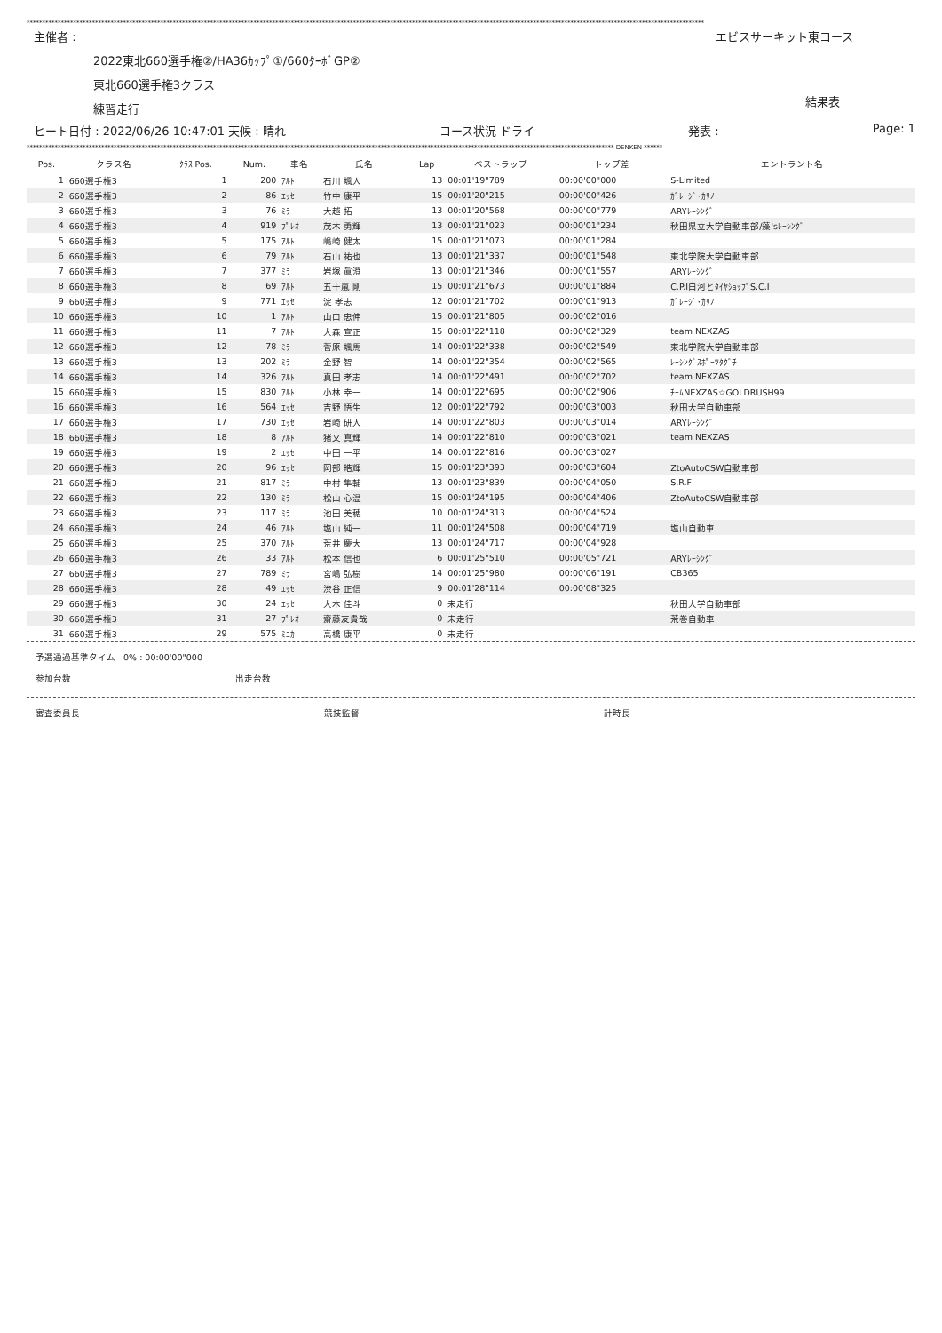**************************************************************************************************************************************************************************************************************************
主催者 : エビスサーキット東コース
2022東北660選手権②/HA36ｶｯﾌﾟ①/660ﾀｰﾎﾞGP②
東北660選手権3クラス
練習走行 結果表
ヒート日付 : 2022/06/26 10:47:01 天候 : 晴れ コース状況 ドライ 発表 : Page: 1
********************************************************************************************************************************************************************************************* DENKEN ******
| Pos. | クラス名 | ｸﾗｽ Pos. | Num. | 車名 | 氏名 | Lap | ベストラップ | トップ差 | エントラント名 |
| --- | --- | --- | --- | --- | --- | --- | --- | --- | --- |
| 1 | 660選手権3 | 1 | 200 | ｱﾙﾄ | 石川 颯人 | 13 | 00:01'19"789 | 00:00'00"000 | S-Limited |
| 2 | 660選手権3 | 2 | 86 | ｴｯｾ | 竹中 康平 | 15 | 00:01'20"215 | 00:00'00"426 | ｶﾞﾚｰｼﾞ･ｶﾘﾉ |
| 3 | 660選手権3 | 3 | 76 | ﾐﾗ | 大越 拓 | 13 | 00:01'20"568 | 00:00'00"779 | ARYﾚｰｼﾝｸﾞ |
| 4 | 660選手権3 | 4 | 919 | ﾌﾟﾚｵ | 茂木 勇輝 | 13 | 00:01'21"023 | 00:00'01"234 | 秋田県立大学自動車部/藻'sﾚｰｼﾝｸﾞ |
| 5 | 660選手権3 | 5 | 175 | ｱﾙﾄ | 嶋崎 健太 | 15 | 00:01'21"073 | 00:00'01"284 | |
| 6 | 660選手権3 | 6 | 79 | ｱﾙﾄ | 石山 祐也 | 13 | 00:01'21"337 | 00:00'01"548 | 東北学院大学自動車部 |
| 7 | 660選手権3 | 7 | 377 | ﾐﾗ | 岩塚 眞澄 | 13 | 00:01'21"346 | 00:00'01"557 | ARYﾚｰｼﾝｸﾞ |
| 8 | 660選手権3 | 8 | 69 | ｱﾙﾄ | 五十嵐 剛 | 15 | 00:01'21"673 | 00:00'01"884 | C.P.I白河とﾀｲﾔｼｮｯﾌﾟS.C.I |
| 9 | 660選手権3 | 9 | 771 | ｴｯｾ | 淀 孝志 | 12 | 00:01'21"702 | 00:00'01"913 | ｶﾞﾚｰｼﾞ･ｶﾘﾉ |
| 10 | 660選手権3 | 10 | 1 | ｱﾙﾄ | 山口 忠伸 | 15 | 00:01'21"805 | 00:00'02"016 | |
| 11 | 660選手権3 | 11 | 7 | ｱﾙﾄ | 大森 宣正 | 15 | 00:01'22"118 | 00:00'02"329 | team NEXZAS |
| 12 | 660選手権3 | 12 | 78 | ﾐﾗ | 菅原 颯馬 | 14 | 00:01'22"338 | 00:00'02"549 | 東北学院大学自動車部 |
| 13 | 660選手権3 | 13 | 202 | ﾐﾗ | 金野 智 | 14 | 00:01'22"354 | 00:00'02"565 | ﾚｰｼﾝｸﾞｽﾎﾟｰﾂﾀｸﾞﾁ |
| 14 | 660選手権3 | 14 | 326 | ｱﾙﾄ | 真田 孝志 | 14 | 00:01'22"491 | 00:00'02"702 | team NEXZAS |
| 15 | 660選手権3 | 15 | 830 | ｱﾙﾄ | 小林 幸一 | 14 | 00:01'22"695 | 00:00'02"906 | ﾁｰﾑNEXZAS☆GOLDRUSH99 |
| 16 | 660選手権3 | 16 | 564 | ｴｯｾ | 吉野 悟生 | 12 | 00:01'22"792 | 00:00'03"003 | 秋田大学自動車部 |
| 17 | 660選手権3 | 17 | 730 | ｴｯｾ | 岩崎 研人 | 14 | 00:01'22"803 | 00:00'03"014 | ARYﾚｰｼﾝｸﾞ |
| 18 | 660選手権3 | 18 | 8 | ｱﾙﾄ | 猪又 真輝 | 14 | 00:01'22"810 | 00:00'03"021 | team NEXZAS |
| 19 | 660選手権3 | 19 | 2 | ｴｯｾ | 中田 一平 | 14 | 00:01'22"816 | 00:00'03"027 | |
| 20 | 660選手権3 | 20 | 96 | ｴｯｾ | 岡部 皓輝 | 15 | 00:01'23"393 | 00:00'03"604 | ZtoAutoCSW自動車部 |
| 21 | 660選手権3 | 21 | 817 | ﾐﾗ | 中村 隼輔 | 13 | 00:01'23"839 | 00:00'04"050 | S.R.F |
| 22 | 660選手権3 | 22 | 130 | ﾐﾗ | 松山 心温 | 15 | 00:01'24"195 | 00:00'04"406 | ZtoAutoCSW自動車部 |
| 23 | 660選手権3 | 23 | 117 | ﾐﾗ | 池田 美穂 | 10 | 00:01'24"313 | 00:00'04"524 | |
| 24 | 660選手権3 | 24 | 46 | ｱﾙﾄ | 塩山 純一 | 11 | 00:01'24"508 | 00:00'04"719 | 塩山自動車 |
| 25 | 660選手権3 | 25 | 370 | ｱﾙﾄ | 荒井 慶大 | 13 | 00:01'24"717 | 00:00'04"928 | |
| 26 | 660選手権3 | 26 | 33 | ｱﾙﾄ | 松本 信也 | 6 | 00:01'25"510 | 00:00'05"721 | ARYﾚｰｼﾝｸﾞ |
| 27 | 660選手権3 | 27 | 789 | ﾐﾗ | 宮嶋 弘樹 | 14 | 00:01'25"980 | 00:00'06"191 | CB365 |
| 28 | 660選手権3 | 28 | 49 | ｴｯｾ | 渋谷 正信 | 9 | 00:01'28"114 | 00:00'08"325 | |
| 29 | 660選手権3 | 30 | 24 | ｴｯｾ | 大木 佳斗 | 0 | 未走行 | | 秋田大学自動車部 |
| 30 | 660選手権3 | 31 | 27 | ﾌﾟﾚｵ | 齋藤友貴哉 | 0 | 未走行 | | 荒巻自動車 |
| 31 | 660選手権3 | 29 | 575 | ﾐﾆｶ | 高橋 康平 | 0 | 未走行 | | |
予選通過基準タイム 0% : 00:00'00"000
参加台数 出走台数
審査委員長 競技監督 計時長